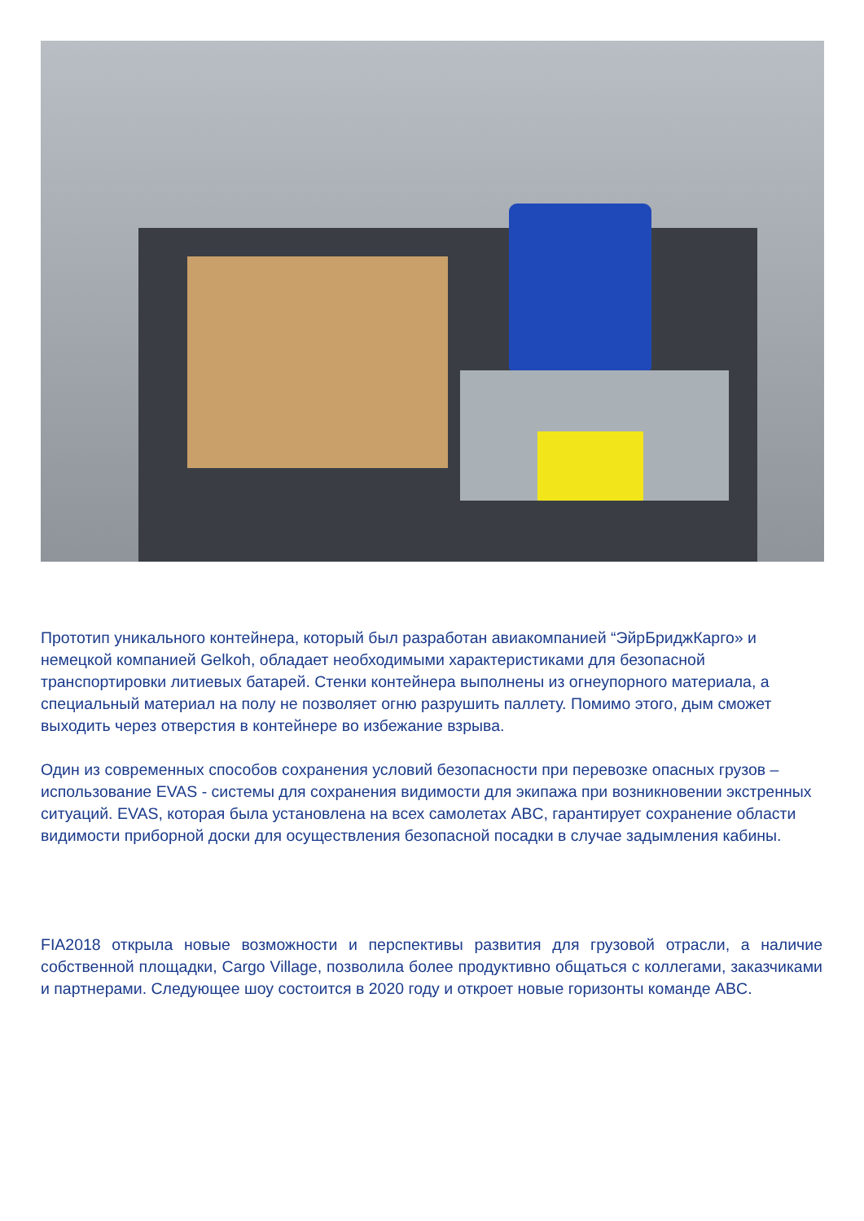Прототип уникального контейнера, который был разработан авиакомпанией “ЭйрБриджКарго» и немецкой компанией Gelkoh, обладает необходимыми характеристиками для безопасной транспортировки литиевых батарей. Стенки контейнера выполнены из огнеупорного материала, а специальный материал на полу не позволяет огню разрушить паллету. Помимо этого, дым сможет выходить через отверстия в контейнере во избежание взрыва.
Один из современных способов сохранения условий безопасности при перевозке опасных грузов – использование EVAS - системы для сохранения видимости для экипажа при возникновении экстренных ситуаций. EVAS, которая была установлена на всех самолетах ABC, гарантирует сохранение области видимости приборной доски для осуществления безопасной посадки в случае задымления кабины.
FIA2018 открыла новые возможности и перспективы развития для грузовой отрасли, а наличие собственной площадки, Cargo Village, позволила более продуктивно общаться с коллегами, заказчиками и партнерами. Следующее шоу состоится в 2020 году и откроет новые горизонты команде ABC.